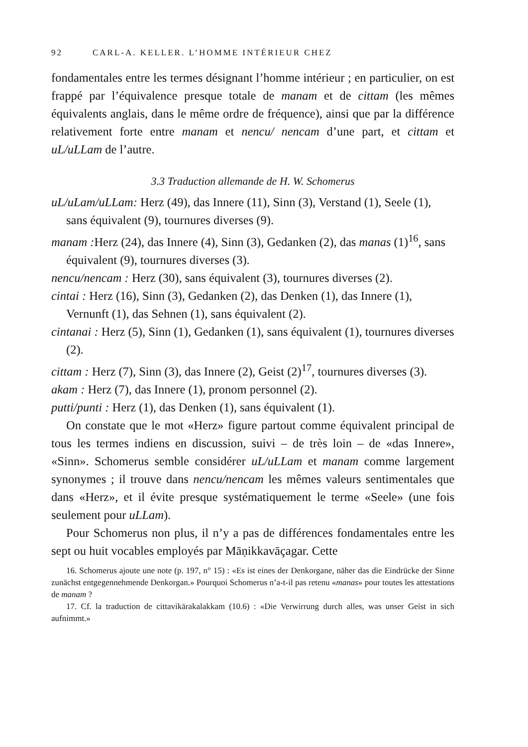92 CARL-A. KELLER. L’HOMME INTÉRIEUR CHEZ
fondamentales entre les termes désignant l’homme intérieur ; en particulier, on est frappé par l’équivalence presque totale de manam et de cittam (les mêmes équivalents anglais, dans le même ordre de fréquence), ainsi que par la différence relativement forte entre manam et nencu/ nencam d’une part, et cittam et uL/uLLam de l’autre.
3.3 Traduction allemande de H. W. Schomerus
uL/uLam/uLLam: Herz (49), das Innere (11), Sinn (3), Verstand (1), Seele (1), sans équivalent (9), tournures diverses (9).
manam : Herz (24), das Innere (4), Sinn (3), Gedanken (2), das manas (1)<sup>16</sup>, sans équivalent (9), tournures diverses (3).
nencu/nencam : Herz (30), sans équivalent (3), tournures diverses (2).
cintai : Herz (16), Sinn (3), Gedanken (2), das Denken (1), das Innere (1), Vernunft (1), das Sehnen (1), sans équivalent (2).
cintanai : Herz (5), Sinn (1), Gedanken (1), sans équivalent (1), tournures diverses (2).
cittam : Herz (7), Sinn (3), das Innere (2), Geist (2)<sup>17</sup>, tournures diverses (3).
akam : Herz (7), das Innere (1), pronom personnel (2).
putti/punti : Herz (1), das Denken (1), sans équivalent (1).
On constate que le mot «Herz» figure partout comme équivalent principal de tous les termes indiens en discussion, suivi – de très loin – de «das Innere», «Sinn». Schomerus semble considérer uL/uLLam et manam comme largement synonymes ; il trouve dans nencu/nencam les mêmes valeurs sentimentales que dans «Herz», et il évite presque systématiquement le terme «Seele» (une fois seulement pour uLLam).
Pour Schomerus non plus, il n’y a pas de différences fondamentales entre les sept ou huit vocables employés par Māṇikkavāçagar. Cette
16. Schomerus ajoute une note (p. 197, n° 15) : «Es ist eines der Denkorgane, näher das die Eindrücke der Sinne zunächst entgegennehmende Denkorgan.» Pourquoi Schomerus n’a-t-il pas retenu «manas» pour toutes les attestations de manam ?
17. Cf. la traduction de cittavikārakalakkam (10.6) : «Die Verwirrung durch alles, was unser Geist in sich aufnimmt.»